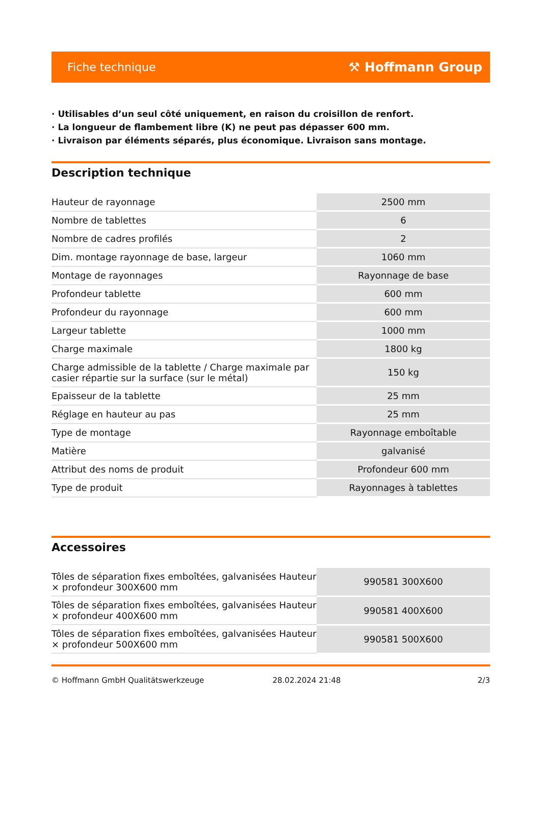Fiche technique ⚒ Hoffmann Group
· Utilisables d’un seul côté uniquement, en raison du croisillon de renfort.
· La longueur de flambement libre (K) ne peut pas dépasser 600 mm.
· Livraison par éléments séparés, plus économique. Livraison sans montage.
Description technique
| Hauteur de rayonnage | 2500 mm |
| Nombre de tablettes | 6 |
| Nombre de cadres profilés | 2 |
| Dim. montage rayonnage de base, largeur | 1060 mm |
| Montage de rayonnages | Rayonnage de base |
| Profondeur tablette | 600 mm |
| Profondeur du rayonnage | 600 mm |
| Largeur tablette | 1000 mm |
| Charge maximale | 1800 kg |
| Charge admissible de la tablette / Charge maximale par casier répartie sur la surface (sur le métal) | 150 kg |
| Epaisseur de la tablette | 25 mm |
| Réglage en hauteur au pas | 25 mm |
| Type de montage | Rayonnage emboîtable |
| Matière | galvanisé |
| Attribut des noms de produit | Profondeur 600 mm |
| Type de produit | Rayonnages à tablettes |
Accessoires
| Tôles de séparation fixes emboîtées, galvanisées Hauteur × profondeur 300X600 mm | 990581 300X600 |
| Tôles de séparation fixes emboîtées, galvanisées Hauteur × profondeur 400X600 mm | 990581 400X600 |
| Tôles de séparation fixes emboîtées, galvanisées Hauteur × profondeur 500X600 mm | 990581 500X600 |
© Hoffmann GmbH Qualitätswerkzeuge 28.02.2024 21:48 2/3